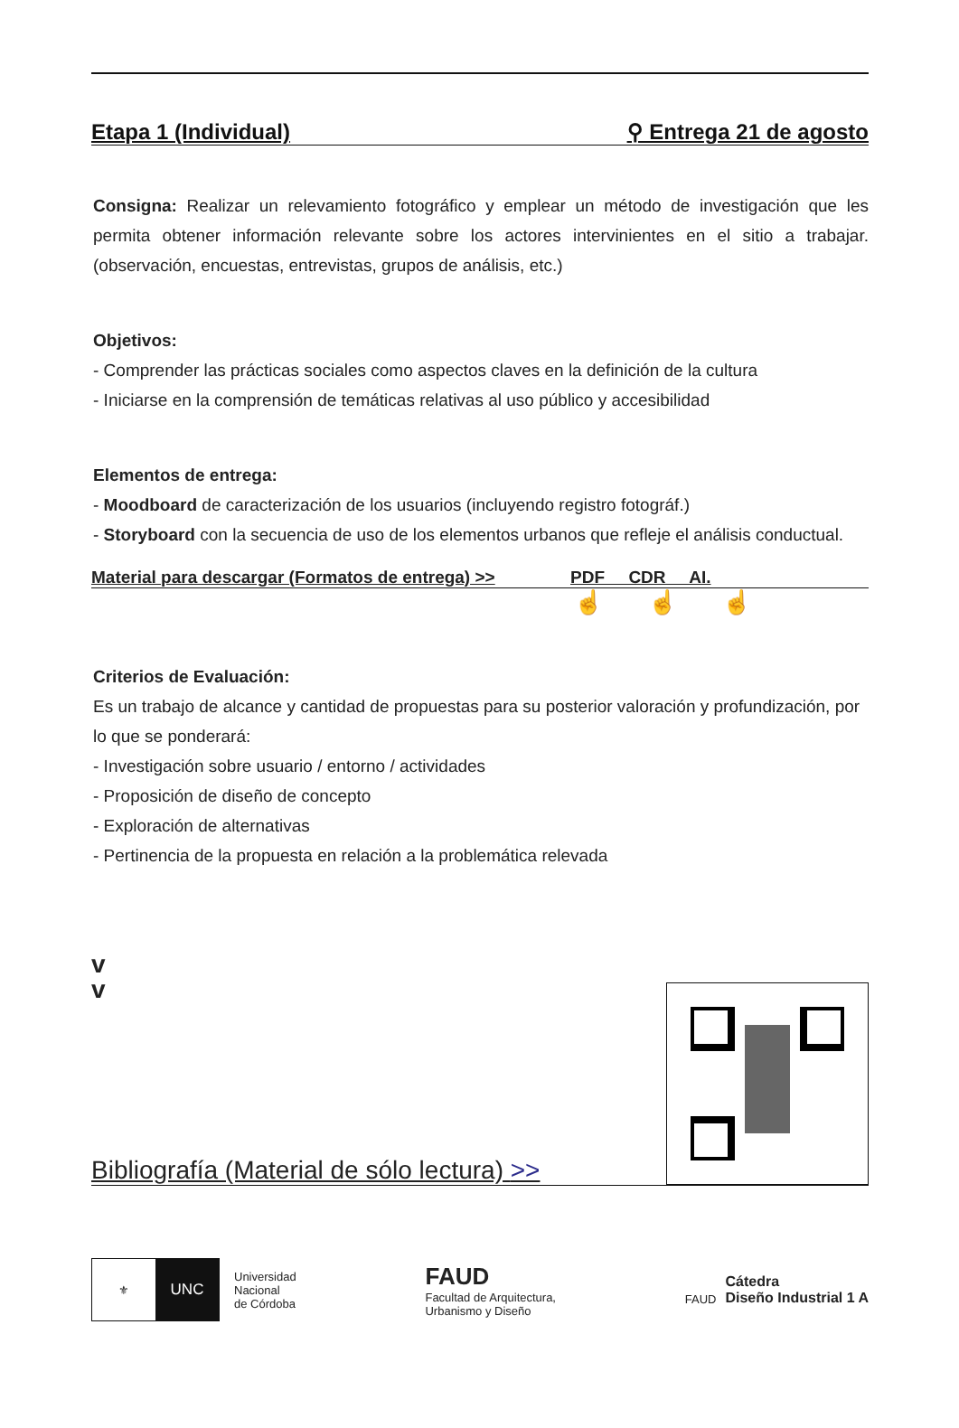Etapa 1 (Individual) ⚲ Entrega 21 de agosto
Consigna: Realizar un relevamiento fotográfico y emplear un método de investigación que les permita obtener información relevante sobre los actores intervinientes en el sitio a trabajar. (observación, encuestas, entrevistas, grupos de análisis, etc.)
Objetivos:
- Comprender las prácticas sociales como aspectos claves en la definición de la cultura
- Iniciarse en la comprensión de temáticas relativas al uso público y accesibilidad
Elementos de entrega:
- Moodboard de caracterización de los usuarios (incluyendo registro fotográf.)
- Storyboard con la secuencia de uso de los elementos urbanos que refleje el análisis conductual.
Material para descargar (Formatos de entrega) >> PDF CDR AI.
☝☝☝
Criterios de Evaluación:
Es un trabajo de alcance y cantidad de propuestas para su posterior valoración y profundización, por lo que se ponderará:
- Investigación sobre usuario / entorno / actividades
- Proposición de diseño de concepto
- Exploración de alternativas
- Pertinencia de la propuesta en relación a la problemática relevada
v
v
Bibliografía (Material de sólo lectura) >>
⚜
UNC
Universidad
Nacional
de Córdoba
FAUD
Facultad de Arquitectura,
Urbanismo y Diseño
FAUD
Cátedra
Diseño Industrial 1 A